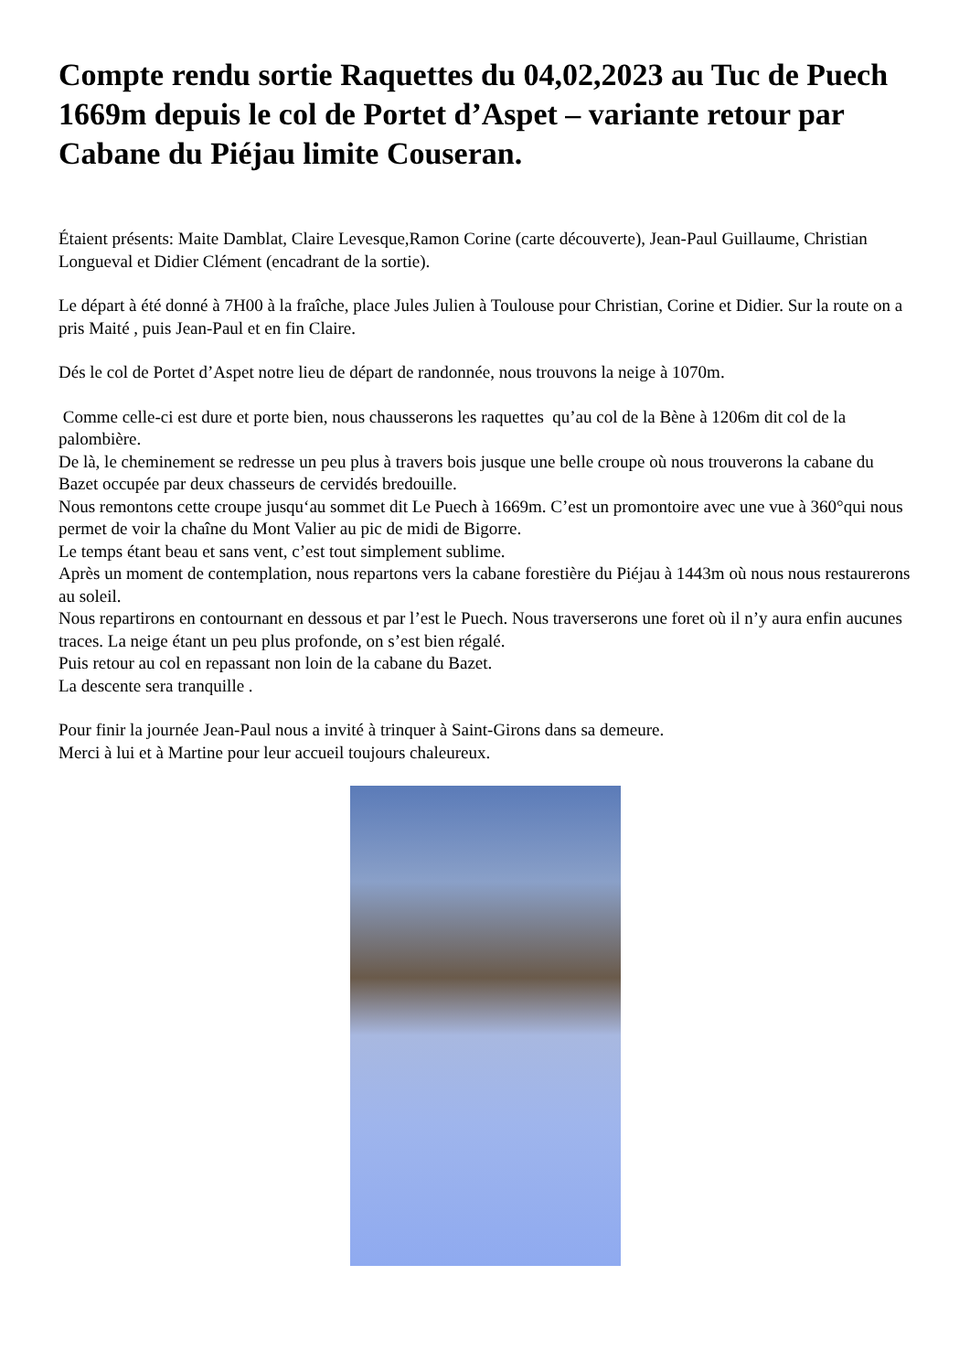Compte rendu sortie Raquettes du 04,02,2023 au Tuc de Puech 1669m depuis le col de Portet d’Aspet – variante retour par Cabane du Piéjau limite Couseran.
Étaient présents: Maite Damblat, Claire Levesque,Ramon Corine (carte découverte), Jean-Paul Guillaume, Christian Longueval et Didier Clément (encadrant de la sortie).
Le départ à été donné à 7H00 à la fraîche, place Jules Julien à Toulouse pour Christian, Corine et Didier. Sur la route on a pris Maité , puis Jean-Paul et en fin Claire.
Dés le col de Portet d’Aspet notre lieu de départ de randonnée, nous trouvons la neige à 1070m.
Comme celle-ci est dure et porte bien, nous chausserons les raquettes qu’au col de la Bène à 1206m dit col de la palombière.
De là, le cheminement se redresse un peu plus à travers bois jusque une belle croupe où nous trouverons la cabane du Bazet occupée par deux chasseurs de cervidés bredouille.
Nous remontons cette croupe jusqu‘au sommet dit Le Puech à 1669m. C’est un promontoire avec une vue à 360°qui nous permet de voir la chaîne du Mont Valier au pic de midi de Bigorre.
Le temps étant beau et sans vent, c’est tout simplement sublime.
Après un moment de contemplation, nous repartons vers la cabane forestière du Piéjau à 1443m où nous nous restaurerons au soleil.
Nous repartirons en contournant en dessous et par l’est le Puech. Nous traverserons une foret où il n’y aura enfin aucunes traces. La neige étant un peu plus profonde, on s’est bien régalé.
Puis retour au col en repassant non loin de la cabane du Bazet.
La descente sera tranquille .
Pour finir la journée Jean-Paul nous a invité à trinquer à Saint-Girons dans sa demeure.
Merci à lui et à Martine pour leur accueil toujours chaleureux.